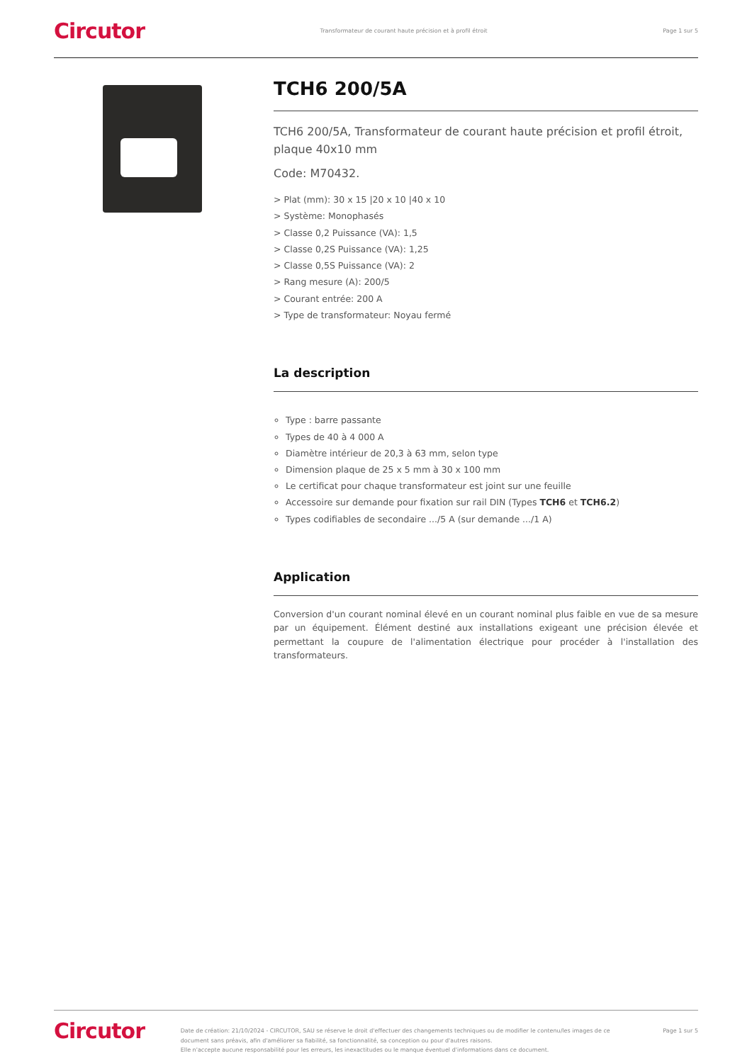Circutor Transformateur de courant haute précision et à profil étroit Page 1 sur 5
TCH6 200/5A
TCH6 200/5A, Transformateur de courant haute précision et profil étroit, plaque 40x10 mm
Code: M70432.
> Plat (mm): 30 x 15 |20 x 10 |40 x 10
> Système: Monophasés
> Classe 0,2 Puissance (VA): 1,5
> Classe 0,2S Puissance (VA): 1,25
> Classe 0,5S Puissance (VA): 2
> Rang mesure (A): 200/5
> Courant entrée: 200 A
> Type de transformateur: Noyau fermé
La description
Type : barre passante
Types de 40 à 4 000 A
Diamètre intérieur de 20,3 à 63 mm, selon type
Dimension plaque de 25 x 5 mm à 30 x 100 mm
Le certificat pour chaque transformateur est joint sur une feuille
Accessoire sur demande pour fixation sur rail DIN (Types TCH6 et TCH6.2)
Types codifiables de secondaire .../5 A (sur demande .../1 A)
Application
Conversion d'un courant nominal élevé en un courant nominal plus faible en vue de sa mesure par un équipement. Élément destiné aux installations exigeant une précision élevée et permettant la coupure de l'alimentation électrique pour procéder à l'installation des transformateurs.
Circutor Date de création: 21/10/2024 - CIRCUTOR, SAU se réserve le droit d'effectuer des changements techniques ou de modifier le contenu/les images de ce document sans préavis, afin d'améliorer sa fiabilité, sa fonctionnalité, sa conception ou pour d'autres raisons.
Elle n'accepte aucune responsabilité pour les erreurs, les inexactitudes ou le manque éventuel d'informations dans ce document. Page 1 sur 5